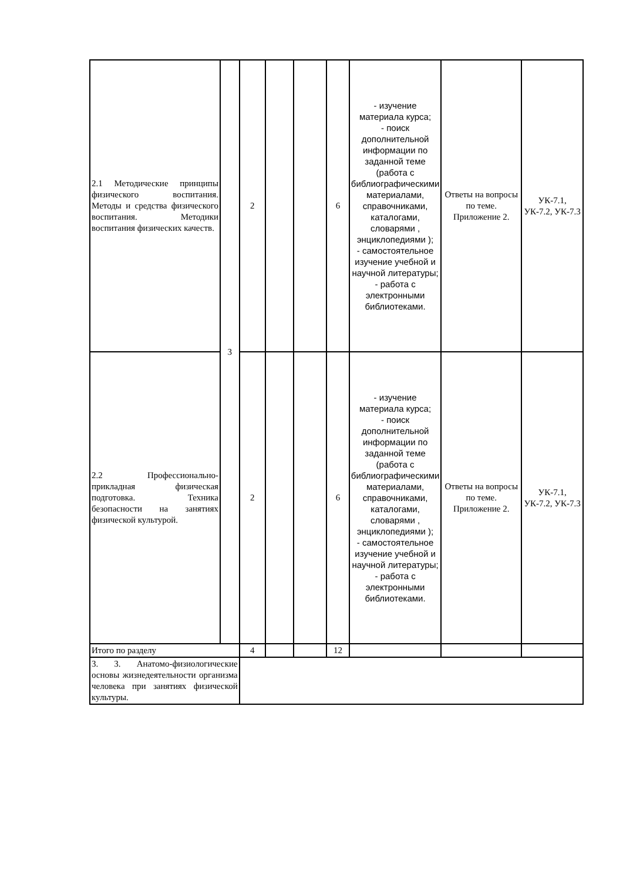| 2.1 Методические принципы физического воспитания. Методы и средства физического воспитания. Методики воспитания физических качеств. | 3 | 2 | | | 6 | - изучение материала курса; - поиск дополнительной информации по заданной теме (работа с библиографическими материалами, справочниками, каталогами, словарями , энциклопедиями ); - самостоятельное изучение учебной и научной литературы; - работа с электронными библиотеками. | Ответы на вопросы по теме. Приложение 2. | УК-7.1, УК-7.2, УК-7.3 |
| 2.2 Профессионально-прикладная физическая подготовка. Техника безопасности на занятиях физической культурой. | | 2 | | | 6 | - изучение материала курса; - поиск дополнительной информации по заданной теме (работа с библиографическими материалами, справочниками, каталогами, словарями , энциклопедиями ); - самостоятельное изучение учебной и научной литературы; - работа с электронными библиотеками. | Ответы на вопросы по теме. Приложение 2. | УК-7.1, УК-7.2, УК-7.3 |
| Итого по разделу | | 4 | | | 12 | | | |
| 3. 3. Анатомо-физиологические основы жизнедеятельности организма человека при занятиях физической культуры. | | | | | | | | |